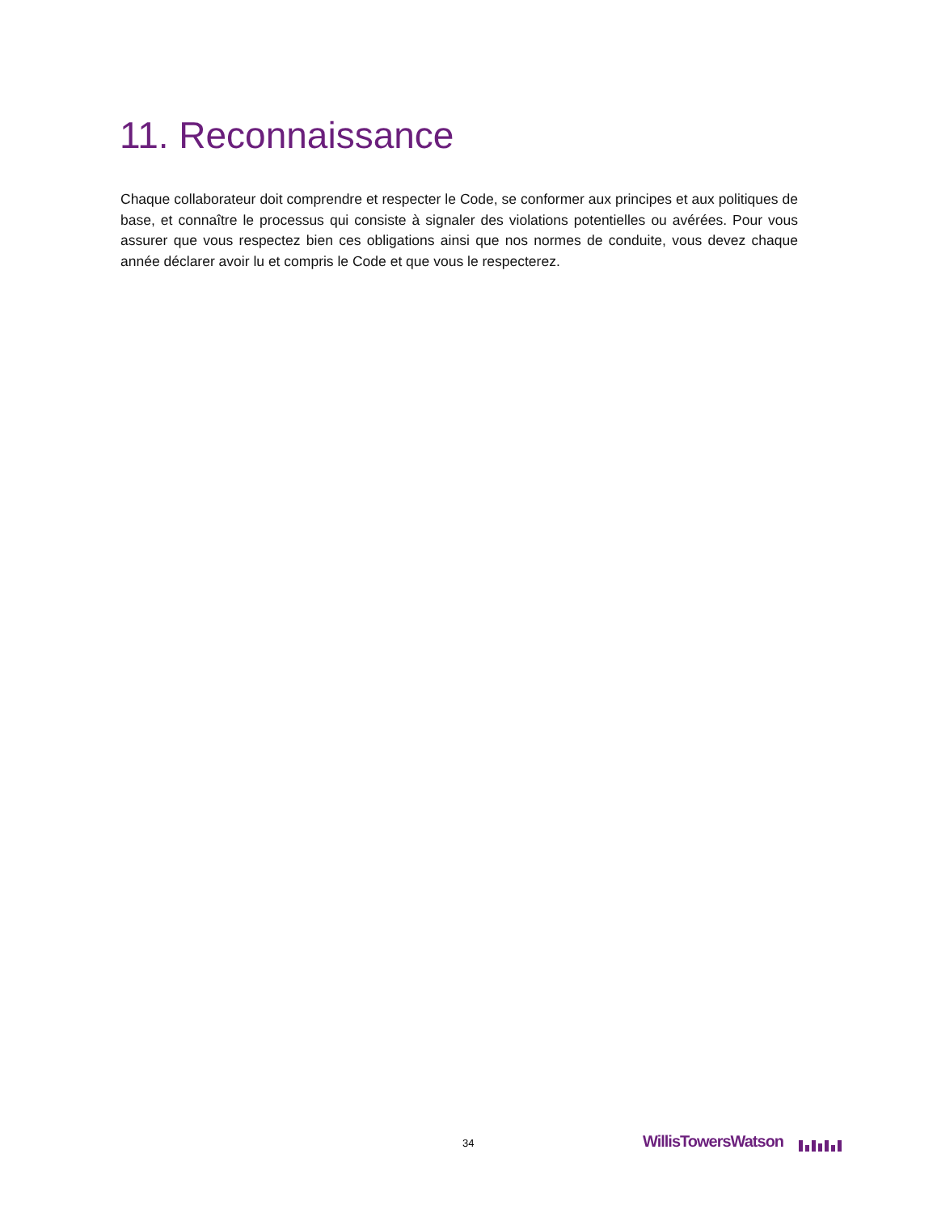11. Reconnaissance
Chaque collaborateur doit comprendre et respecter le Code, se conformer aux principes et aux politiques de base, et connaître le processus qui consiste à signaler des violations potentielles ou avérées. Pour vous assurer que vous respectez bien ces obligations ainsi que nos normes de conduite, vous devez chaque année déclarer avoir lu et compris le Code et que vous le respecterez.
34 WillisTowersWatson